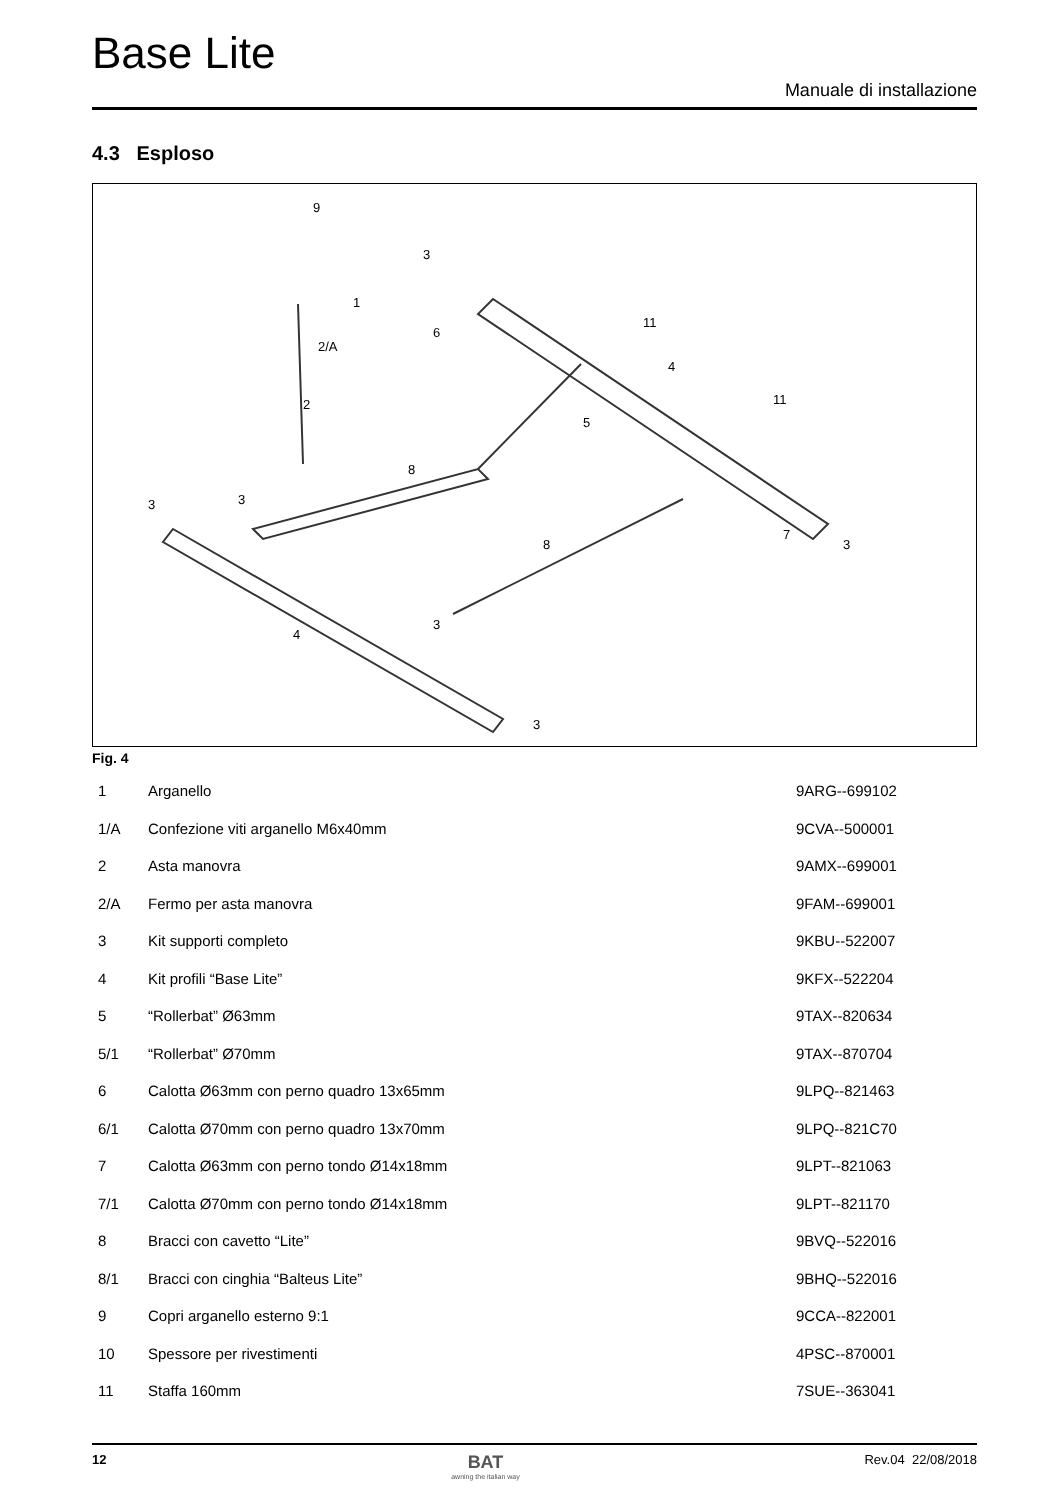Base Lite
Manuale di installazione
4.3 Esploso
9
3
1
6
2/A
2
11
4
11
5
8
3
3
7
3
8
3
4
3
Fig. 4
| 1 | Arganello | 9ARG--699102 |
| 1/A | Confezione viti arganello M6x40mm | 9CVA--500001 |
| 2 | Asta manovra | 9AMX--699001 |
| 2/A | Fermo per asta manovra | 9FAM--699001 |
| 3 | Kit supporti completo | 9KBU--522007 |
| 4 | Kit profili “Base Lite” | 9KFX--522204 |
| 5 | “Rollerbat” Ø63mm | 9TAX--820634 |
| 5/1 | “Rollerbat” Ø70mm | 9TAX--870704 |
| 6 | Calotta Ø63mm con perno quadro 13x65mm | 9LPQ--821463 |
| 6/1 | Calotta Ø70mm con perno quadro 13x70mm | 9LPQ--821C70 |
| 7 | Calotta Ø63mm con perno tondo Ø14x18mm | 9LPT--821063 |
| 7/1 | Calotta Ø70mm con perno tondo Ø14x18mm | 9LPT--821170 |
| 8 | Bracci con cavetto “Lite” | 9BVQ--522016 |
| 8/1 | Bracci con cinghia “Balteus Lite” | 9BHQ--522016 |
| 9 | Copri arganello esterno 9:1 | 9CCA--822001 |
| 10 | Spessore per rivestimenti | 4PSC--870001 |
| 11 | Staffa 160mm | 7SUE--363041 |
12
BAT
awning the italian way
Rev.04 22/08/2018